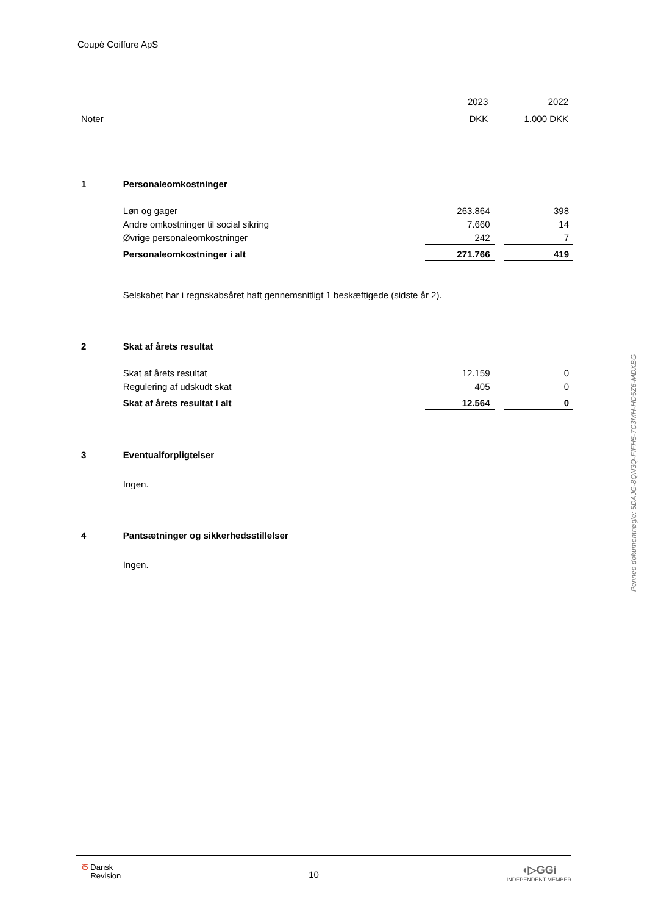Coupé Coiffure ApS
| | 2023 | 2022 |
| Noter | DKK | 1.000 DKK |
| 1 | Personaleomkostninger | | | |
| | Løn og gager | 263.864 | | 398 |
| | Andre omkostninger til social sikring | 7.660 | | 14 |
| | Øvrige personaleomkostninger | 242 | | 7 |
| | Personaleomkostninger i alt | 271.766 | | 419 |
| | Selskabet har i regnskabsåret haft gennemsnitligt 1 beskæftigede (sidste år 2). | | | |
| 2 | Skat af årets resultat | | | |
| | Skat af årets resultat | 12.159 | | 0 |
| | Regulering af udskudt skat | 405 | | 0 |
| | Skat af årets resultat i alt | 12.564 | | 0 |
| 3 | Eventualforpligtelser | | | |
| | Ingen. | | | |
| 4 | Pantsætninger og sikkerhedsstillelser | | | |
| | Ingen. | | | |
Penneo dokumentnøgle: 5DAJG-8QN3Q-FIFH5-7C3MH-HD5Z6-MDXBG
ᘔ Dansk
Revision
10
◖▷GGi
INDEPENDENT MEMBER